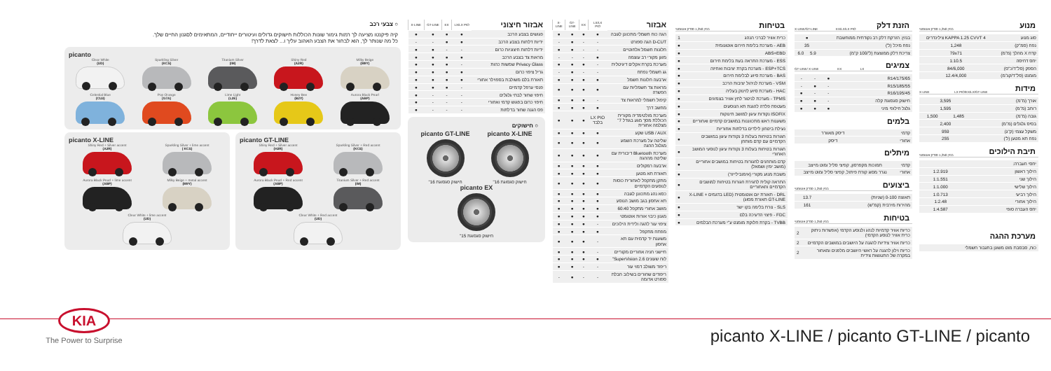מנוע
בנזין 1,250 סמ"ק אוטומטי
| סוג מנוע | KAPPA 1.25 CVVT 4 צילינדרים |
| נפח (סמ"ק) | 1,248 |
| קדח X מהלך (מ"מ) | 79x71 |
| יחס דחיסה | 1:10.5 |
| הספק (סל"ד/כ"ס) | 84/6,000 |
| מומנט (סל"ד/קג"מ) | 12.4/4,000 |
מידות
LX PIO/EX/LX/GT-LINE X-LINE
| אורך (מ"מ) | 3,595 | |
| רוחב (מ"מ) | 1,595 | |
| גובה (מ"מ) | 1,485 | 1,500 |
| בסיס גלגלים (מ"מ) | 2,400 | |
| משקל עצמי (ק"ג) | 959 | |
| נפח תא מטען (ל') | 255 | |
תיבת הילוכים
בנזין 1,250 סמ"ק אוטומטי
| יחסי העברה: | |
| הילוך ראשון | 1:2.919 |
| הילוך שני | 1:1.551 |
| הילוך שלישי | 1:1.000 |
| הילוך רביעי | 1:0.713 |
| הילוך אחורי | 1:2.48 |
| יחס העברה סופי | 1:4.587 |
מערכת ההגה
| כוח, סבסבת מוט משונן בתגבור חשמלי |
הזנת דלק
EX/LX/LX PIO X-LINE/GT-LINE
| בנזין: הזרקת דלק רב נקודתית ממוחשבת | ● | |
| נפח מיכל (ל') | 35 | |
| צריכת דלק ממוצעת (ל'/100 ק"מ) | 5.9 | 6.0 |
צמיגים
LX EX GT-LINE/ X-LINE
| 175/65/R14 | ● | - | - |
| 185/55/R15 | - | ● | - |
| 195/45/R16 | - | - | ● |
| חישוק סגסוגת קלה | - | ● | ● |
| גלגל חילופי מיני | ● | ● | ● |
בלמים
| קדמי | דיסק מאוורר |
| אחורי | דיסק |
מיתלים
| קדמי | תמוכות מקפרסון, קפיצי סליל ומוט מייצב |
| אחורי | נגרר מסוג קורת פיתול, קפיצי סליל ומוט מייצב |
ביצועים
בנזין 1,250 סמ"ק אוטומטי
| תאוצה 0-100 (שניות) | 13.7 |
| מהירות מירבית (קמ"ש) | 161 |
בטיחות
בנזין 1,250 סמ"ק אוטומטי
| כריות אוויר קדמיות לנהג ולנוסע הקדמי (אפשרות ניתוק כרית אוויר לנוסע הקדמי) | 2 |
| כריות אוויר צידיות להגנה על היושבים במושבים הקדמיים | 2 |
| כריות וילון להגנה על ראשי היושבים מלפנים ומאחור במקרה של התנגשות צידית | 2 |
בטיחות
בנזין 1,250 סמ"ק אוטומטי
| כרית אוויר לברכי הנהג | 1 |
| AEB - מערכת בלימת חירום אוטונומית | ● |
| ABS+EBD | ● |
| ESS - מערכת התראה בעת בלימת חירום | ● |
| ESP+TCS - מערכת בקרת יציבות ואחיזה | ● |
| BAS - מערכת סיוע לבלימת חירום | ● |
| VSM - מערכת לניהול יציבות הרכב | ● |
| HAC - מערכת סיוע לזינוק בעליה | ● |
| TPMS - מערכת לניטור לחץ אוויר בצמיגים | ● |
| מעטפת פלדה להגנת תא הנוסעים | ● |
| ISOFIX נקודות עיגון למושב תינוקות | ● |
| משענות ראש מתכווננות במושבים קדמיים ואחוריים | ● |
| נעילת ביטחון לילדים בדלתות אחוריות | ● |
| חגורות בטיחות בעלות 3 נקודות עיגון במושבים הקדמיים עם קדם מותחן | ● |
| חגורות בטיחות בעלות 3 נקודות עיגון לנוסעי המושב האחורי | ● |
| קדם מותחנים לחגורות בטיחות במושבים אחוריים (מושב ימין ושמאל) | ● |
| משבת מנוע מקורי (אימובילייזר) | ● |
| התראה קולית לחגירת חגורות בטיחות למושבים הקדמיים והאחוריים | ● |
| DRL - תאורת יום אוטומטית (LED בדגמים X-LINE + GT-LINE תאורת מסוג) | ● |
| SLS - נורת בלימה בקו ישר | ● |
| FDC - פיצוי הדעיכה בלם | ● |
| TVBB - בקרת חלוקת מומנט ע"י מערכת הבלמים | ● |
| אבזור | LX/LX PIO | EX | GT-LINE | X-LINE |
| --- | --- | --- | --- | --- |
| הגה כוח חשמלי מתכוונן לגובה | ● | ● | ● | ● |
| D-CUT הגה ספורט | - | - | ● | - |
| חלונות חשמל אלחוטיים | - | - | ● | ● |
| מזגן מקורי רב עוצמה | ● | - | - | - |
| מערכת בקרת אקלים דיגיטלית | - | ● | ● | ● |
| גג חשמלי נפתח | - | - | ● | - |
| ארבעה חלונות חשמל | ● | ● | ● | ● |
| מראות צד חשמליות עם הפשרה | ● | ● | ● | ● |
| קיפול חשמלי למראות צד | - | ● | ● | ● |
| מחשב דרך | ● | ● | ● | ● |
| מערכת מולטימדיה מקורית הכוללת מסך מגע בגודל 7" מצלמה אחורית | LX PIO בלבד | ● | ● | ● |
| USB / AUX שקע | ● | ● | ● | ● |
| שליטה על מערכת השמע מגלגל ההגה | ● | ● | ● | ● |
| מערכת Bluetooth דיבורית עם שליטה מההגה | ● | ● | ● | ● |
| ארבעה רמקולים | ● | ● | ● | ● |
| תאורת תא מטען | ● | ● | ● | ● |
| מתקן מתקפל לאחורית כוסות לנוסעים הקדמיים | ● | ● | ● | ● |
| כסא נהג מתכוונן לגובה | ● | ● | ● | ● |
| תא אחסון בגב מושב הנוסע | ● | ● | ● | ● |
| מושב אחורי מתקפל 60:40 | ● | ● | ● | ● |
| מגנון כיבוי אורות אוטומטי | ● | ● | ● | ● |
| ציפוי עור להגה ולידית הילוכים | - | ● | ● | ● |
| מפתח מתקפל | ● | ● | ● | ● |
| משענת יד קדמית עם תא אחסון | - | ● | ● | ● |
| חיישני חניה אחוריים מקוריים | - | ● | ● | ● |
| לוח שעונים SuperVision 2.6" | ● | ● | ● | ● |
| ריפוד משולב דמוי עור | - | - | ● | ● |
| ריפודים שחורים בשילוב חבלת ספורט אדומה | - | - | ● | - |
| אבזור חיצוני | LX/LX PIO | EX | GT-LINE | X-LINE |
| --- | --- | --- | --- | --- |
| פגושים בצבע הרכב | ● | ● | ● | ● |
| ידיות דלתות בצבע הרכב | ● | ● | - | - |
| ידיות דלתות חיצוניות כרום | - | - | ● | ● |
| מראות צד בצבע הרכב | ● | ● | ● | ● |
| Privacy Glass שמשות כהות | - | ● | ● | ● |
| גריל ציפוי כרום | ● | ● | ● | ● |
| תאורת בלם משולבת בספוילר אחורי | ● | ● | ● | ● |
| פנסי ערפל קדמיים | - | ● | ● | ● |
| חיפוי שחור לבתי גלגלים | - | - | - | ● |
| חיפוי כרום בפגוש קדמי ואחורי | - | - | - | ● |
| פס הגנה שחור בדלתות | - | - | - | ● |
○ חישוקים
picanto X-LINE
חישוק סגסוגת 16"
picanto GT-LINE
חישוק סגסוגת 16"
picanto EX
חישוק סגסוגת 15"
○ צבעי רכב
קיה פיקנטו מציעה לך רמות גימור שונות הכוללות חישוקים גדולים ועיטורים ייחודיים, המתאימים לסגנון החיים שלך.
כל מה שנותר לך, הוא לבחור את הצבע האהוב עליך ו... לצאת לדרך!
picanto
Milky Beige
(M9Y)
Shiny Red
(A2R)
Titanium Silver
(IM)
Sparkling Silver
(KCS)
Clear White
(UD)
Aurora Black Pearl
(ABP)
Honey Bee
(B2Y)
Lime Light
(L2E)
Pop Orange
(G7A)
Celestial Blue
(CU3)
picanto GT-LINE
Sparkling Silver + Red accent
(KCS)
Shiny Red + Silver accent
(H2R)
Titanium Silver + Red accent
(IM)
Aurora Black Pearl + Red accent
(ABP)
Clear White + Red accent
(UD)
picanto X-LINE
Sparkling Silver + lime accent
(KCS )
Shiny Red + Silver accent
(A2R)
Milky Beige + metal accent
(M9Y)
Aurora Black Pearl + lime accent
(ABP)
Clear White + lime accent
(UD)
picanto X-LINE / picanto GT-LINE / picanto
KIA
The Power to Surprise